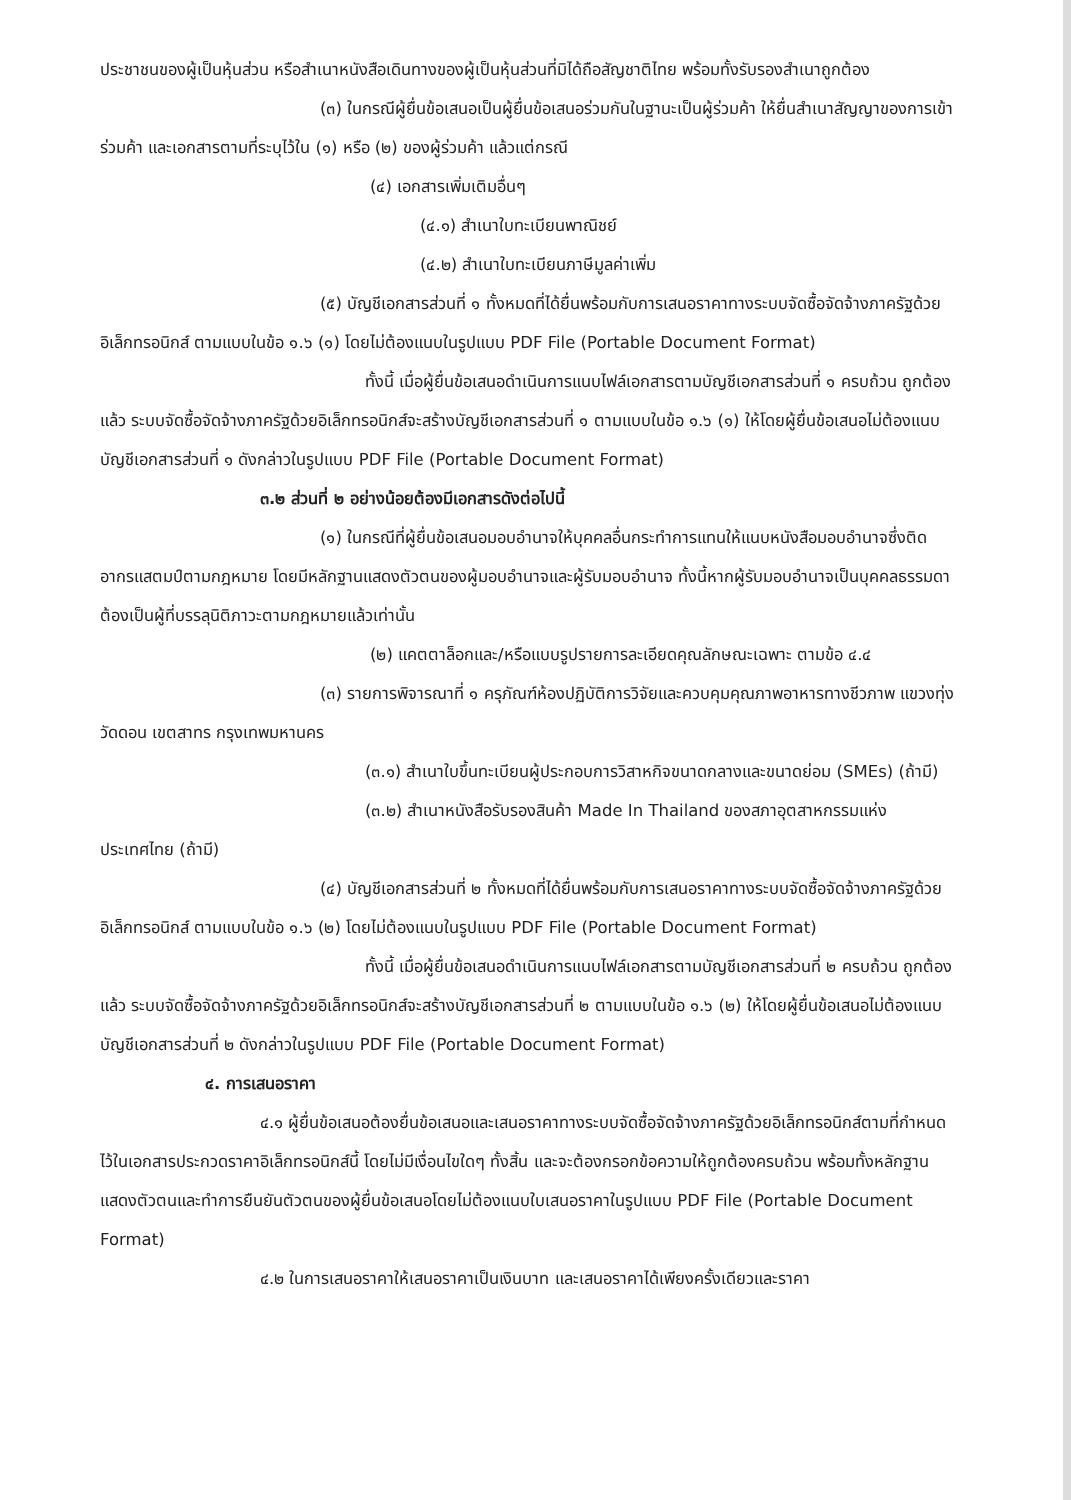ประชาชนของผู้เป็นหุ้นส่วน หรือสำเนาหนังสือเดินทางของผู้เป็นหุ้นส่วนที่มิได้ถือสัญชาติไทย พร้อมทั้งรับรองสำเนาถูกต้อง
(๓) ในกรณีผู้ยื่นข้อเสนอเป็นผู้ยื่นข้อเสนอร่วมกันในฐานะเป็นผู้ร่วมค้า ให้ยื่นสำเนาสัญญาของการเข้าร่วมค้า และเอกสารตามที่ระบุไว้ใน (๑) หรือ (๒) ของผู้ร่วมค้า แล้วแต่กรณี
(๔) เอกสารเพิ่มเติมอื่นๆ
(๔.๑) สำเนาใบทะเบียนพาณิชย์
(๔.๒) สำเนาใบทะเบียนภาษีมูลค่าเพิ่ม
(๕) บัญชีเอกสารส่วนที่ ๑ ทั้งหมดที่ได้ยื่นพร้อมกับการเสนอราคาทางระบบจัดซื้อจัดจ้างภาครัฐด้วยอิเล็กทรอนิกส์ ตามแบบในข้อ ๑.๖ (๑) โดยไม่ต้องแนบในรูปแบบ PDF File (Portable Document Format)
ทั้งนี้ เมื่อผู้ยื่นข้อเสนอดำเนินการแนบไฟล์เอกสารตามบัญชีเอกสารส่วนที่ ๑ ครบถ้วน ถูกต้องแล้ว ระบบจัดซื้อจัดจ้างภาครัฐด้วยอิเล็กทรอนิกส์จะสร้างบัญชีเอกสารส่วนที่ ๑ ตามแบบในข้อ ๑.๖ (๑) ให้โดยผู้ยื่นข้อเสนอไม่ต้องแนบบัญชีเอกสารส่วนที่ ๑ ดังกล่าวในรูปแบบ PDF File (Portable Document Format)
๓.๒ ส่วนที่ ๒ อย่างน้อยต้องมีเอกสารดังต่อไปนี้
(๑) ในกรณีที่ผู้ยื่นข้อเสนอมอบอำนาจให้บุคคลอื่นกระทำการแทนให้แนบหนังสือมอบอำนาจซึ่งติดอากรแสตมป์ตามกฎหมาย โดยมีหลักฐานแสดงตัวตนของผู้มอบอำนาจและผู้รับมอบอำนาจ ทั้งนี้หากผู้รับมอบอำนาจเป็นบุคคลธรรมดาต้องเป็นผู้ที่บรรลุนิติภาวะตามกฎหมายแล้วเท่านั้น
(๒) แคตตาล็อกและ/หรือแบบรูปรายการละเอียดคุณลักษณะเฉพาะ ตามข้อ ๔.๔
(๓) รายการพิจารณาที่ ๑ ครุภัณฑ์ห้องปฏิบัติการวิจัยและควบคุมคุณภาพอาหารทางชีวภาพ แขวงทุ่งวัดดอน เขตสาทร กรุงเทพมหานคร
(๓.๑) สำเนาใบขึ้นทะเบียนผู้ประกอบการวิสาหกิจขนาดกลางและขนาดย่อม (SMEs) (ถ้ามี)
(๓.๒) สำเนาหนังสือรับรองสินค้า Made In Thailand ของสภาอุตสาหกรรมแห่งประเทศไทย (ถ้ามี)
(๔) บัญชีเอกสารส่วนที่ ๒ ทั้งหมดที่ได้ยื่นพร้อมกับการเสนอราคาทางระบบจัดซื้อจัดจ้างภาครัฐด้วยอิเล็กทรอนิกส์ ตามแบบในข้อ ๑.๖ (๒) โดยไม่ต้องแนบในรูปแบบ PDF File (Portable Document Format)
ทั้งนี้ เมื่อผู้ยื่นข้อเสนอดำเนินการแนบไฟล์เอกสารตามบัญชีเอกสารส่วนที่ ๒ ครบถ้วน ถูกต้องแล้ว ระบบจัดซื้อจัดจ้างภาครัฐด้วยอิเล็กทรอนิกส์จะสร้างบัญชีเอกสารส่วนที่ ๒ ตามแบบในข้อ ๑.๖ (๒) ให้โดยผู้ยื่นข้อเสนอไม่ต้องแนบบัญชีเอกสารส่วนที่ ๒ ดังกล่าวในรูปแบบ PDF File (Portable Document Format)
๔. การเสนอราคา
๔.๑ ผู้ยื่นข้อเสนอต้องยื่นข้อเสนอและเสนอราคาทางระบบจัดซื้อจัดจ้างภาครัฐด้วยอิเล็กทรอนิกส์ตามที่กำหนดไว้ในเอกสารประกวดราคาอิเล็กทรอนิกส์นี้ โดยไม่มีเงื่อนไขใดๆ ทั้งสิ้น และจะต้องกรอกข้อความให้ถูกต้องครบถ้วน พร้อมทั้งหลักฐานแสดงตัวตนและทำการยืนยันตัวตนของผู้ยื่นข้อเสนอโดยไม่ต้องแนบใบเสนอราคาในรูปแบบ PDF File (Portable Document Format)
๔.๒ ในการเสนอราคาให้เสนอราคาเป็นเงินบาท และเสนอราคาได้เพียงครั้งเดียวและราคา